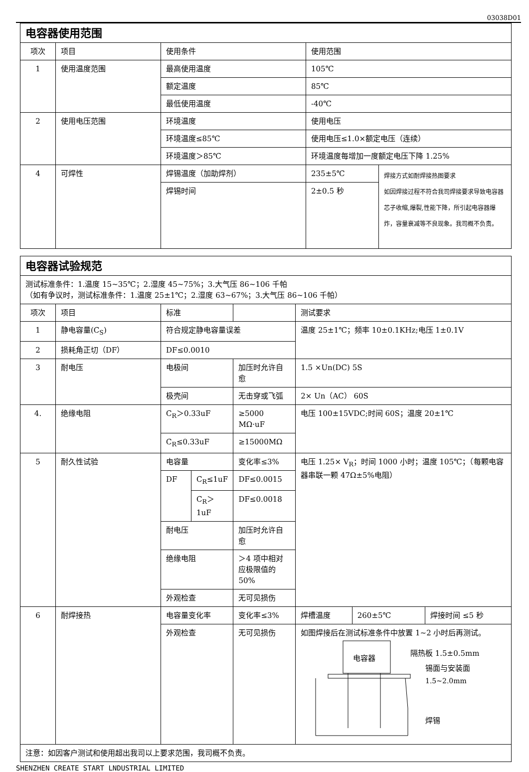03038D01
| 电容器使用范围 | | | | |
| 项次 | 项目 | 使用条件 | 使用范围 | |
| 1 | 使用温度范围 | 最高使用温度 | 105℃ | |
| | | 额定温度 | 85℃ | |
| | | 最低使用温度 | -40℃ | |
| 2 | 使用电压范围 | 环境温度 | 使用电压 | |
| | | 环境温度≤85℃ | 使用电压≤1.0×额定电压（连续） | |
| | | 环境温度＞85℃ | 环境温度每增加一度额定电压下降 1.25% | |
| 4 | 可焊性 | 焊锡温度（加助焊剂） | 235±5℃ | 焊接方式如耐焊接热图要求 如因焊接过程不符合我司焊接要求导致电容器芯子收缩,爆裂,性能下降，所引起电容器爆炸，容量衰减等不良现象。我司概不负责。 |
| | | 焊锡时间 | 2±0.5 秒 | |
| 电容器试验规范 | | | | | | | |
| 测试标准条件：1.温度 15~35℃；2.湿度 45~75%；3.大气压 86~106 千帕 （如有争议时，测试标准条件：1.温度 25±1℃；2.湿度 63~67%；3.大气压 86~106 千帕） | | | | | | | |
| 项次 | 项目 | 标准 | | | 测试要求 | | |
| 1 | 静电容量(C<sub>S</sub>) | 符合规定静电容量误差 | | | 温度 25±1℃；频率 10±0.1KHz;电压 1±0.1V | | |
| 2 | 损耗角正切（DF） | DF≤0.0010 | | | | | |
| 3 | 耐电压 | 电极间 | | 加压时允许自愈 | 1.5 ×Un(DC) 5S | | |
| | | 极壳间 | | 无击穿或飞弧 | 2× Un（AC） 60S | | |
| 4. | 绝缘电阻 | C<sub>R</sub>＞0.33uF | | ≥5000 MΩ·uF | 电压 100±15VDC;时间 60S；温度 20±1℃ | | |
| | | C<sub>R</sub>≤0.33uF | | ≥15000MΩ | | | |
| 5 | 耐久性试验 | 电容量 | | 变化率≤3% | 电压 1.25× V<sub>R</sub>；时间 1000 小时；温度 105℃；（每颗电容器串联一颗 47Ω±5%电阻） | | |
| | | DF | C<sub>R</sub>≤1uF | DF≤0.0015 | | | |
| | | | C<sub>R</sub>＞1uF | DF≤0.0018 | | | |
| | | 耐电压 | | 加压时允许自愈 | | | |
| | | 绝缘电阻 | | ＞4 项中相对应极限值的 50% | | | |
| | | 外观检查 | | 无可见损伤 | | | |
| 6 | 耐焊接热 | 电容量变化率 | | 变化率≤3% | 焊槽温度 | 260±5℃ | 焊接时间 ≤5 秒 |
| | | 外观检查 | | 无可见损伤 | 如图焊接后在测试标准条件中放置 1~2 小时后再测试。 电容器 隔热板 1.5±0.5mm 锡面与安装面 1.5~2.0mm 焊锡 | | |
| 注意：如因客户测试和使用超出我司以上要求范围，我司概不负责。 | | | | | | | |
SHENZHEN CREATE START LNDUSTRIAL LIMITED